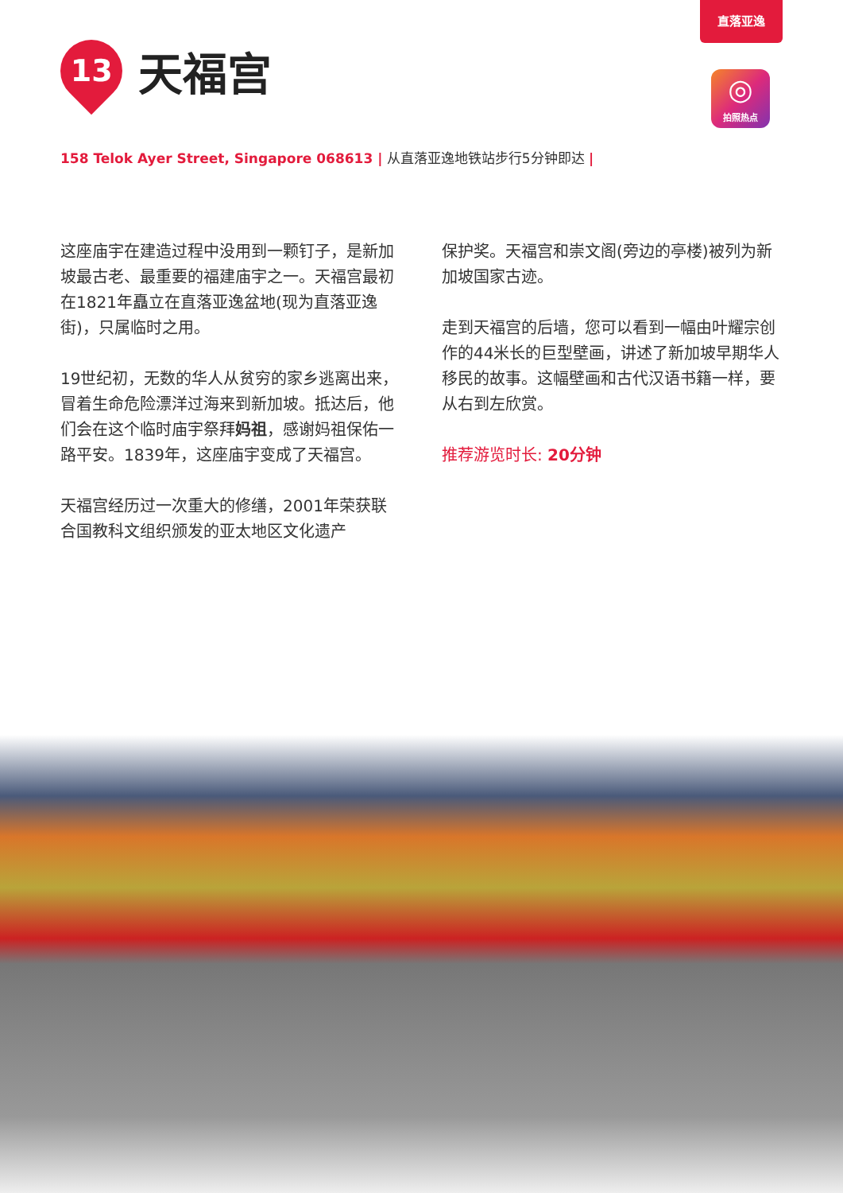直落亚逸
◎
拍照热点
13
天福宫
158 Telok Ayer Street, Singapore 068613 | 从直落亚逸地铁站步行5分钟即达 |
这座庙宇在建造过程中没用到一颗钉子，是新加坡最古老、最重要的福建庙宇之一。天福宫最初在1821年矗立在直落亚逸盆地(现为直落亚逸街)，只属临时之用。
19世纪初，无数的华人从贫穷的家乡逃离出来，冒着生命危险漂洋过海来到新加坡。抵达后，他们会在这个临时庙宇祭拜妈祖，感谢妈祖保佑一路平安。1839年，这座庙宇变成了天福宫。
天福宫经历过一次重大的修缮，2001年荣获联合国教科文组织颁发的亚太地区文化遗产
保护奖。天福宫和崇文阁(旁边的亭楼)被列为新加坡国家古迹。
走到天福宫的后墙，您可以看到一幅由叶耀宗创作的44米长的巨型壁画，讲述了新加坡早期华人移民的故事。这幅壁画和古代汉语书籍一样，要从右到左欣赏。
推荐游览时长: 20分钟